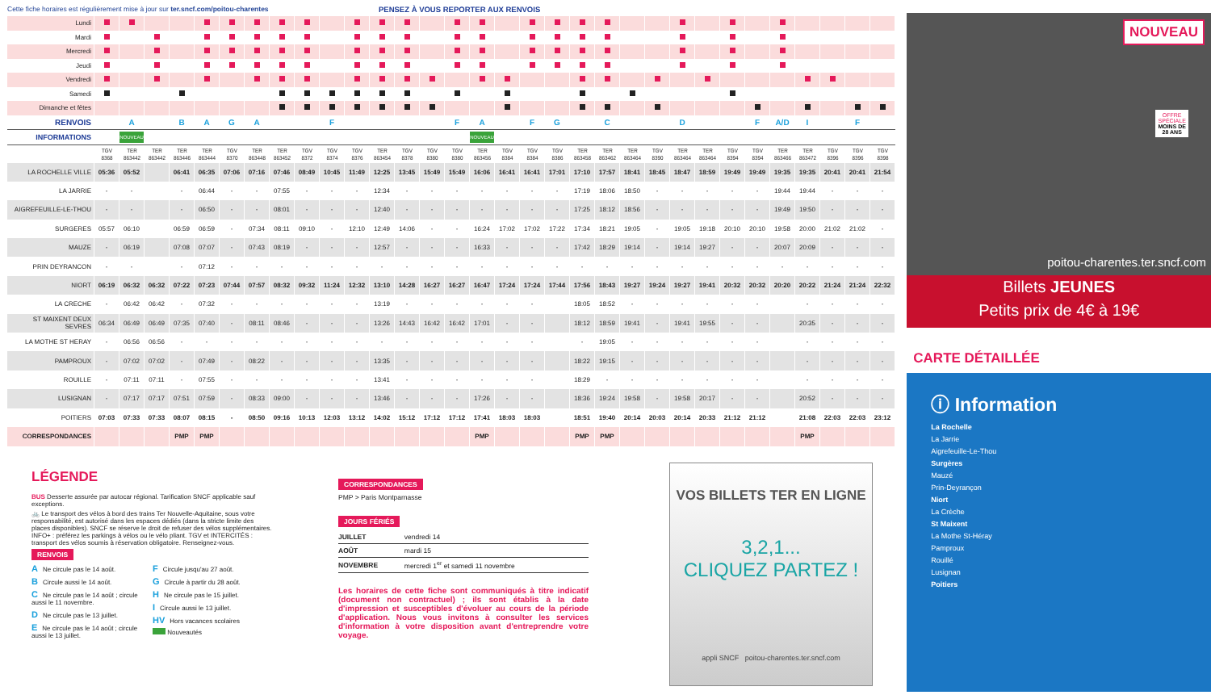Cette fiche horaires est régulièrement mise à jour sur ter.sncf.com/poitou-charentes PENSEZ À VOUS REPORTER AUX RENVOIS
| Lundi | | | | | | | | | | | | | | | | | | | | | | | | | | | | | | | | |
| Mardi | | | | | | | | | | | | | | | | | | | | | | | | | | | | | | | | |
| Mercredi | | | | | | | | | | | | | | | | | | | | | | | | | | | | | | | | |
| Jeudi | | | | | | | | | | | | | | | | | | | | | | | | | | | | | | | | |
| Vendredi | | | | | | | | | | | | | | | | | | | | | | | | | | | | | | | | |
| Samedi | | | | | | | | | | | | | | | | | | | | | | | | | | | | | | | | |
| Dimanche et fêtes | | | | | | | | | | | | | | | | | | | | | | | | | | | | | | | | |
| RENVOIS | | A | | B | A | G | A | | | F | | | | | F | A | | F | G | | C | | | D | | | F | A/D | I | | F | |
| INFORMATIONS | | NOUVEAU | | | | | | | | | | | | | | NOUVEAU | | | | | | | | | | | | | | | | |
| | TGV 8368 | TER 863442 | TER 863442 | TER 863446 | TER 863444 | TGV 8370 | TER 863448 | TER 863452 | TGV 8372 | TGV 8374 | TGV 8376 | TER 863454 | TGV 8378 | TGV 8380 | TGV 8380 | TER 863456 | TGV 8384 | TGV 8384 | TGV 8386 | TER 863458 | TER 863462 | TER 863464 | TGV 8390 | TER 863464 | TER 863464 | TGV 8394 | TGV 8394 | TER 863466 | TER 863472 | TGV 8396 | TGV 8396 | TGV 8398 |
| LA ROCHELLE VILLE | 05:36 | 05:52 | | 06:41 | 06:35 | 07:06 | 07:16 | 07:46 | 08:49 | 10:45 | 11:49 | 12:25 | 13:45 | 15:49 | 15:49 | 16:06 | 16:41 | 16:41 | 17:01 | 17:10 | 17:57 | 18:41 | 18:45 | 18:47 | 18:59 | 19:49 | 19:49 | 19:35 | 19:35 | 20:41 | 20:41 | 21:54 |
| LA JARRIE | - | - | | - | 06:44 | - | - | 07:55 | - | - | - | 12:34 | - | - | - | - | - | - | - | 17:19 | 18:06 | 18:50 | - | - | - | - | - | 19:44 | 19:44 | - | - | - |
| AIGREFEUILLE-LE-THOU | - | - | | - | 06:50 | - | - | 08:01 | - | - | - | 12:40 | - | - | - | - | - | - | - | 17:25 | 18:12 | 18:56 | - | - | - | - | - | 19:49 | 19:50 | - | - | - |
| SURGERES | 05:57 | 06:10 | | 06:59 | 06:59 | - | 07:34 | 08:11 | 09:10 | - | 12:10 | 12:49 | 14:06 | - | - | 16:24 | 17:02 | 17:02 | 17:22 | 17:34 | 18:21 | 19:05 | - | 19:05 | 19:18 | 20:10 | 20:10 | 19:58 | 20:00 | 21:02 | 21:02 | - |
| MAUZE | - | 06:19 | | 07:08 | 07:07 | - | 07:43 | 08:19 | - | - | - | 12:57 | - | - | - | 16:33 | - | - | - | 17:42 | 18:29 | 19:14 | - | 19:14 | 19:27 | - | - | 20:07 | 20:09 | - | - | - |
| PRIN DEYRANCON | - | - | | - | 07:12 | - | - | - | - | - | - | - | - | - | - | - | - | - | - | - | - | - | - | - | - | - | - | - | - | - | - | - |
| NIORT | 06:19 | 06:32 | 06:32 | 07:22 | 07:23 | 07:44 | 07:57 | 08:32 | 09:32 | 11:24 | 12:32 | 13:10 | 14:28 | 16:27 | 16:27 | 16:47 | 17:24 | 17:24 | 17:44 | 17:56 | 18:43 | 19:27 | 19:24 | 19:27 | 19:41 | 20:32 | 20:32 | 20:20 | 20:22 | 21:24 | 21:24 | 22:32 |
| LA CRECHE | - | 06:42 | 06:42 | - | 07:32 | - | - | - | - | - | - | 13:19 | - | - | - | - | - | - | | 18:05 | 18:52 | - | - | - | - | - | - | | - | - | - | - |
| ST MAIXENT DEUX SEVRES | 06:34 | 06:49 | 06:49 | 07:35 | 07:40 | - | 08:11 | 08:46 | - | - | - | 13:26 | 14:43 | 16:42 | 16:42 | 17:01 | - | - | | 18:12 | 18:59 | 19:41 | - | 19:41 | 19:55 | - | - | | 20:35 | - | - | - |
| LA MOTHE ST HERAY | - | 06:56 | 06:56 | - | - | - | - | - | - | - | - | - | - | - | - | - | - | - | | - | 19:05 | - | - | - | - | - | - | | - | - | - | - |
| PAMPROUX | - | 07:02 | 07:02 | - | 07:49 | - | 08:22 | - | - | - | - | 13:35 | - | - | - | - | - | - | | 18:22 | 19:15 | - | - | - | - | - | - | | - | - | - | - |
| ROUILLE | - | 07:11 | 07:11 | - | 07:55 | - | - | - | - | - | - | 13:41 | - | - | - | - | - | - | | 18:29 | - | - | - | - | - | - | - | | - | - | - | - |
| LUSIGNAN | - | 07:17 | 07:17 | 07:51 | 07:59 | - | 08:33 | 09:00 | - | - | - | 13:46 | - | - | - | 17:26 | - | - | | 18:36 | 19:24 | 19:58 | - | 19:58 | 20:17 | - | - | | 20:52 | - | - | - |
| POITIERS | 07:03 | 07:33 | 07:33 | 08:07 | 08:15 | - | 08:50 | 09:16 | 10:13 | 12:03 | 13:12 | 14:02 | 15:12 | 17:12 | 17:12 | 17:41 | 18:03 | 18:03 | | 18:51 | 19:40 | 20:14 | 20:03 | 20:14 | 20:33 | 21:12 | 21:12 | | 21:08 | 22:03 | 22:03 | 23:12 |
| CORRESPONDANCES | | | | PMP | PMP | | | | | | | | | | | PMP | | | | PMP | PMP | | | | | | | | PMP | | | |
LÉGENDE
BUS Desserte assurée par autocar régional. Tarification SNCF applicable sauf exceptions.
🚲 Le transport des vélos à bord des trains Ter Nouvelle-Aquitaine, sous votre responsabilité, est autorisé dans les espaces dédiés (dans la stricte limite des places disponibles). SNCF se réserve le droit de refuser des vélos supplémentaires. INFO+ : préférez les parkings à vélos ou le vélo pliant. TGV et INTERCITÉS : transport des vélos soumis à réservation obligatoire. Renseignez-vous.
RENVOIS
A Ne circule pas le 14 août.
B Circule aussi le 14 août.
C Ne circule pas le 14 août ; circule aussi le 11 novembre.
D Ne circule pas le 13 juillet.
E Ne circule pas le 14 août ; circule aussi le 13 juillet.
F Circule jusqu'au 27 août.
G Circule à partir du 28 août.
H Ne circule pas le 15 juillet.
I Circule aussi le 13 juillet.
HV Hors vacances scolaires
Nouveautés
CORRESPONDANCES
PMP > Paris Montparnasse
JOURS FÉRIÉS
| JUILLET | vendredi 14 |
| AOÛT | mardi 15 |
| NOVEMBRE | mercredi 1<sup>er</sup> et samedi 11 novembre |
Les horaires de cette fiche sont communiqués à titre indicatif (document non contractuel) ; ils sont établis à la date d'impression et susceptibles d'évoluer au cours de la période d'application. Nous vous invitons à consulter les services d'information à votre disposition avant d'entreprendre votre voyage.
VOS BILLETS TER EN LIGNE
3,2,1...
CLIQUEZ PARTEZ !
appli SNCF poitou-charentes.ter.sncf.com
NOUVEAU
OFFRE
SPÉCIALE
MOINS DE
28 ANS
poitou-charentes.ter.sncf.com
Billets JEUNES
Petits prix de 4€ à 19€
CARTE DÉTAILLÉE
ⓘ Information
La Rochelle
La Jarrie
Aigrefeuille-Le-Thou
Surgères
Mauzé
Prin-Deyrançon
Niort
La Crèche
St Maixent
La Mothe St-Héray
Pamproux
Rouillé
Lusignan
Poitiers